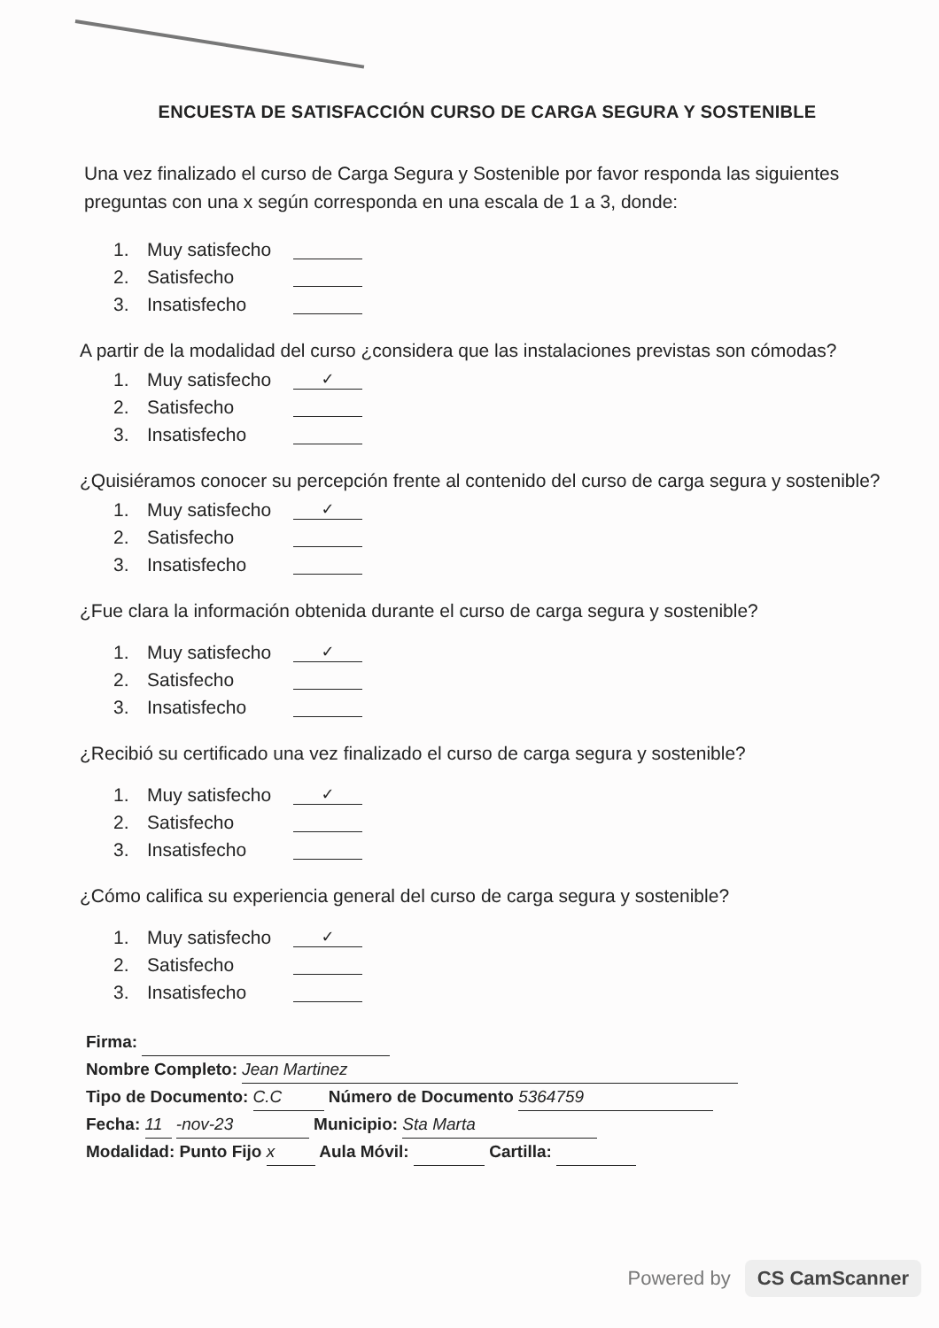ENCUESTA DE SATISFACCIÓN CURSO DE CARGA SEGURA Y SOSTENIBLE
Una vez finalizado el curso de Carga Segura y Sostenible por favor responda las siguientes preguntas con una x según corresponda en una escala de 1 a 3, donde:
1. Muy satisfecho
2. Satisfecho
3. Insatisfecho
A partir de la modalidad del curso ¿considera que las instalaciones previstas son cómodas?
1. Muy satisfecho ✓
2. Satisfecho
3. Insatisfecho
¿Quisiéramos conocer su percepción frente al contenido del curso de carga segura y sostenible?
1. Muy satisfecho ✓
2. Satisfecho
3. Insatisfecho
¿Fue clara la información obtenida durante el curso de carga segura y sostenible?
1. Muy satisfecho ✓
2. Satisfecho
3. Insatisfecho
¿Recibió su certificado una vez finalizado el curso de carga segura y sostenible?
1. Muy satisfecho ✓
2. Satisfecho
3. Insatisfecho
¿Cómo califica su experiencia general del curso de carga segura y sostenible?
1. Muy satisfecho ✓
2. Satisfecho
3. Insatisfecho
Firma:
Nombre Completo: Jean Martinez
Tipo de Documento: C.C Número de Documento 5364759
Fecha: 11 -nov-23 Municipio: Sta Marta
Modalidad: Punto Fijo x Aula Móvil: Cartilla:
Powered by CS CamScanner